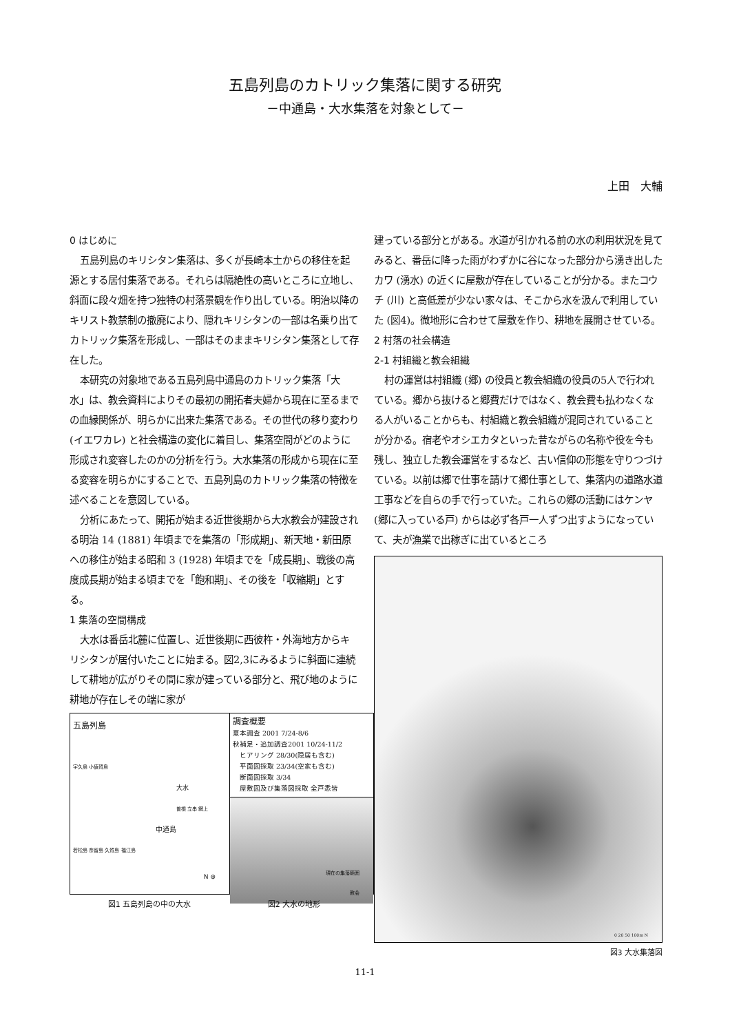五島列島のカトリック集落に関する研究
－中通島・大水集落を対象として－
上田　大輔
0 はじめに
五島列島のキリシタン集落は、多くが長崎本土からの移住を起源とする居付集落である。それらは隔絶性の高いところに立地し、斜面に段々畑を持つ独特の村落景観を作り出している。明治以降のキリスト教禁制の撤廃により、隠れキリシタンの一部は名乗り出てカトリック集落を形成し、一部はそのままキリシタン集落として存在した。
本研究の対象地である五島列島中通島のカトリック集落「大水」は、教会資料によりその最初の開拓者夫婦から現在に至るまでの血縁関係が、明らかに出来た集落である。その世代の移り変わり (イエワカレ) と社会構造の変化に着目し、集落空間がどのように形成され変容したのかの分析を行う。大水集落の形成から現在に至る変容を明らかにすることで、五島列島のカトリック集落の特徴を述べることを意図している。
分析にあたって、開拓が始まる近世後期から大水教会が建設される明治 14 (1881) 年頃までを集落の「形成期」、新天地・新田原への移住が始まる昭和 3 (1928) 年頃までを「成長期」、戦後の高度成長期が始まる頃までを「飽和期」、その後を「収縮期」とする。
1 集落の空間構成
大水は番岳北麓に位置し、近世後期に西彼杵・外海地方からキリシタンが居付いたことに始まる。図2,3にみるように斜面に連続して耕地が広がりその間に家が建っている部分と、飛び地のように耕地が存在しその端に家が
五島列島
宇久島 小値賀島
大水
曽根 立串 網上
中通島
若松島 奈留島 久賀島 福江島
N ⊕
調査概要
夏本調査 2001 7/24-8/6
秋補足・追加調査2001 10/24-11/2
　ヒアリング 28/30(隠居も含む)
　平面図採取 23/34(空家も含む)
　断面図採取 3/34
　屋敷図及び集落図採取 全戸悉皆
現在の集落範囲
教会
図1 五島列島の中の大水 図2 大水の地形
建っている部分とがある。水道が引かれる前の水の利用状況を見てみると、番岳に降った雨がわずかに谷になった部分から湧き出したカワ (湧水) の近くに屋敷が存在していることが分かる。またコウチ (川) と高低差が少ない家々は、そこから水を汲んで利用していた (図4)。微地形に合わせて屋敷を作り、耕地を展開させている。
2 村落の社会構造
2-1 村組織と教会組織
村の運営は村組織 (郷) の役員と教会組織の役員の5人で行われている。郷から抜けると郷費だけではなく、教会費も払わなくなる人がいることからも、村組織と教会組織が混同されていることが分かる。宿老やオシエカタといった昔ながらの名称や役を今も残し、独立した教会運営をするなど、古い信仰の形態を守りつづけている。以前は郷で仕事を請けて郷仕事として、集落内の道路水道工事などを自らの手で行っていた。これらの郷の活動にはケンヤ (郷に入っている戸) からは必ず各戸一人ずつ出すようになっていて、夫が漁業で出稼ぎに出ているところ
0 20 50 100m N
図3 大水集落図
11-1